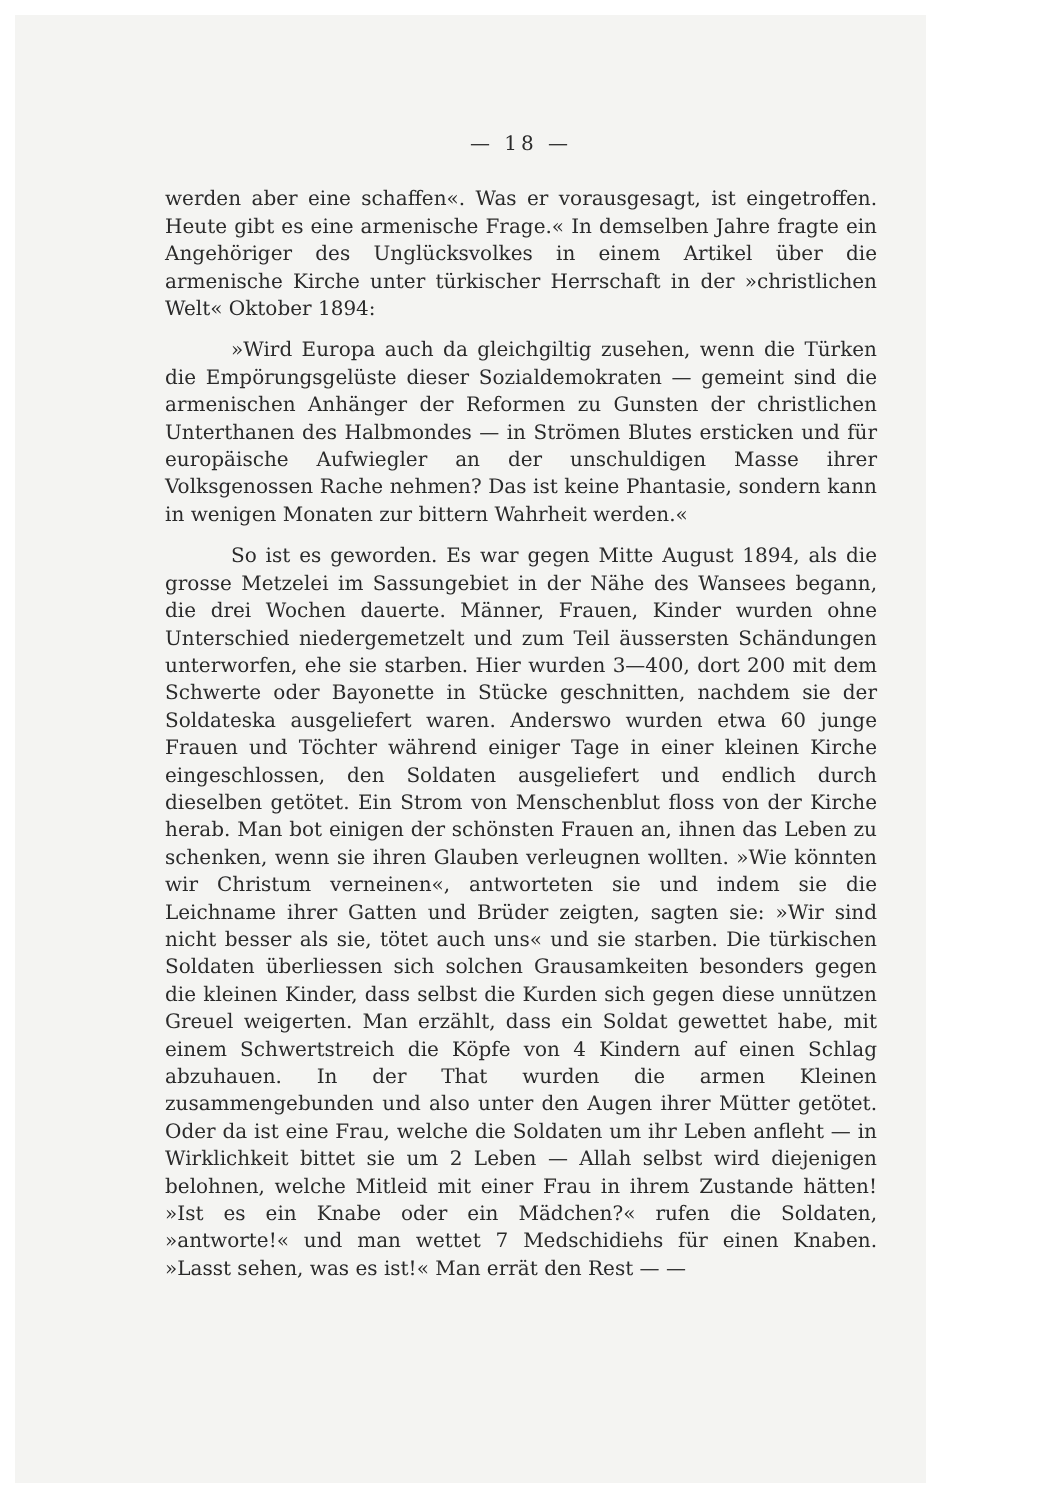— 18 —
werden aber eine schaffen«. Was er vorausgesagt, ist eingetroffen. Heute gibt es eine armenische Frage.« In demselben Jahre fragte ein Angehöriger des Unglücksvolkes in einem Artikel über die armenische Kirche unter türkischer Herrschaft in der »christlichen Welt« Oktober 1894:
»Wird Europa auch da gleichgiltig zusehen, wenn die Türken die Empörungsgelüste dieser Sozialdemokraten — gemeint sind die armenischen Anhänger der Reformen zu Gunsten der christlichen Unterthanen des Halbmondes — in Strömen Blutes ersticken und für europäische Aufwiegler an der unschuldigen Masse ihrer Volksgenossen Rache nehmen? Das ist keine Phantasie, sondern kann in wenigen Monaten zur bittern Wahrheit werden.«
So ist es geworden. Es war gegen Mitte August 1894, als die grosse Metzelei im Sassungebiet in der Nähe des Wansees begann, die drei Wochen dauerte. Männer, Frauen, Kinder wurden ohne Unterschied niedergemetzelt und zum Teil äussersten Schändungen unterworfen, ehe sie starben. Hier wurden 3—400, dort 200 mit dem Schwerte oder Bayonette in Stücke geschnitten, nachdem sie der Soldateska ausgeliefert waren. Anderswo wurden etwa 60 junge Frauen und Töchter während einiger Tage in einer kleinen Kirche eingeschlossen, den Soldaten ausgeliefert und endlich durch dieselben getötet. Ein Strom von Menschenblut floss von der Kirche herab. Man bot einigen der schönsten Frauen an, ihnen das Leben zu schenken, wenn sie ihren Glauben verleugnen wollten. »Wie könnten wir Christum verneinen«, antworteten sie und indem sie die Leichname ihrer Gatten und Brüder zeigten, sagten sie: »Wir sind nicht besser als sie, tötet auch uns« und sie starben. Die türkischen Soldaten überliessen sich solchen Grausamkeiten besonders gegen die kleinen Kinder, dass selbst die Kurden sich gegen diese unnützen Greuel weigerten. Man erzählt, dass ein Soldat gewettet habe, mit einem Schwertstreich die Köpfe von 4 Kindern auf einen Schlag abzuhauen. In der That wurden die armen Kleinen zusammengebunden und also unter den Augen ihrer Mütter getötet. Oder da ist eine Frau, welche die Soldaten um ihr Leben anfleht — in Wirklichkeit bittet sie um 2 Leben — Allah selbst wird diejenigen belohnen, welche Mitleid mit einer Frau in ihrem Zustande hätten! »Ist es ein Knabe oder ein Mädchen?« rufen die Soldaten, »antworte!« und man wettet 7 Medschidiehs für einen Knaben. »Lasst sehen, was es ist!« Man errät den Rest — —